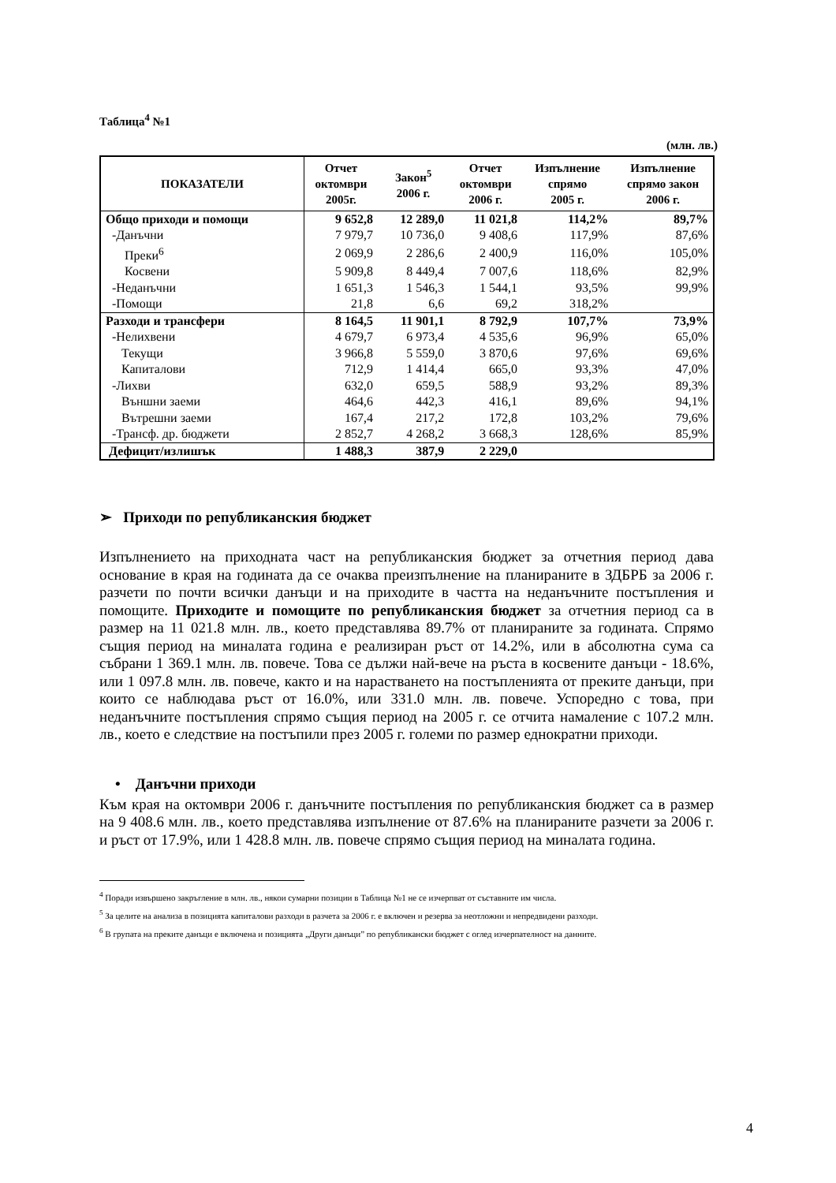Таблица<sup>4</sup> №1
(млн. лв.)
| ПОКАЗАТЕЛИ | Отчет октомври 2005г. | Закон<sup>5</sup> 2006 г. | Отчет октомври 2006 г. | Изпълнение спрямо 2005 г. | Изпълнение спрямо закон 2006 г. |
| --- | --- | --- | --- | --- | --- |
| Общо приходи и помощи | 9 652,8 | 12 289,0 | 11 021,8 | 114,2% | 89,7% |
| -Данъчни | 7 979,7 | 10 736,0 | 9 408,6 | 117,9% | 87,6% |
| Преки<sup>6</sup> | 2 069,9 | 2 286,6 | 2 400,9 | 116,0% | 105,0% |
| Косвени | 5 909,8 | 8 449,4 | 7 007,6 | 118,6% | 82,9% |
| -Неданъчни | 1 651,3 | 1 546,3 | 1 544,1 | 93,5% | 99,9% |
| -Помощи | 21,8 | 6,6 | 69,2 | 318,2% | |
| Разходи и трансфери | 8 164,5 | 11 901,1 | 8 792,9 | 107,7% | 73,9% |
| -Нелихвени | 4 679,7 | 6 973,4 | 4 535,6 | 96,9% | 65,0% |
| Текущи | 3 966,8 | 5 559,0 | 3 870,6 | 97,6% | 69,6% |
| Капиталови | 712,9 | 1 414,4 | 665,0 | 93,3% | 47,0% |
| -Лихви | 632,0 | 659,5 | 588,9 | 93,2% | 89,3% |
| Външни заеми | 464,6 | 442,3 | 416,1 | 89,6% | 94,1% |
| Вътрешни заеми | 167,4 | 217,2 | 172,8 | 103,2% | 79,6% |
| -Трансф. др. бюджети | 2 852,7 | 4 268,2 | 3 668,3 | 128,6% | 85,9% |
| Дефицит/излишък | 1 488,3 | 387,9 | 2 229,0 | | |
➢ Приходи по републиканския бюджет
Изпълнението на приходната част на републиканския бюджет за отчетния период дава основание в края на годината да се очаква преизпълнение на планираните в ЗДБРБ за 2006 г. разчети по почти всички данъци и на приходите в частта на неданъчните постъпления и помощите. Приходите и помощите по републиканския бюджет за отчетния период са в размер на 11 021.8 млн. лв., което представлява 89.7% от планираните за годината. Спрямо същия период на миналата година е реализиран ръст от 14.2%, или в абсолютна сума са събрани 1 369.1 млн. лв. повече. Това се дължи най-вече на ръста в косвените данъци - 18.6%, или 1 097.8 млн. лв. повече, както и на нарастването на постъпленията от преките данъци, при които се наблюдава ръст от 16.0%, или 331.0 млн. лв. повече. Успоредно с това, при неданъчните постъпления спрямо същия период на 2005 г. се отчита намаление с 107.2 млн. лв., което е следствие на постъпили през 2005 г. големи по размер еднократни приходи.
• Данъчни приходи
Към края на октомври 2006 г. данъчните постъпления по републиканския бюджет са в размер на 9 408.6 млн. лв., което представлява изпълнение от 87.6% на планираните разчети за 2006 г. и ръст от 17.9%, или 1 428.8 млн. лв. повече спрямо същия период на миналата година.
<sup>4</sup> Поради извършено закръгление в млн. лв., някои сумарни позиции в Таблица №1 не се изчерпват от съставните им числа.
<sup>5</sup> За целите на анализа в позицията капиталови разходи в разчета за 2006 г. е включен и резерва за неотложни и непредвидени разходи.
<sup>6</sup> В групата на преките данъци е включена и позицията „Други данъци” по републикански бюджет с оглед изчерпателност на данните.
4